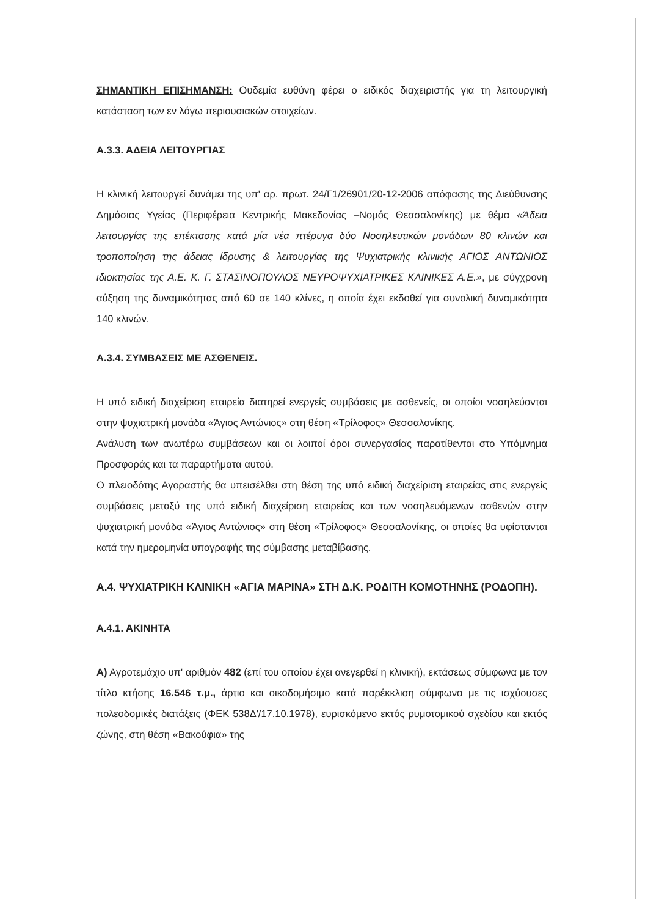ΣΗΜΑΝΤΙΚΗ ΕΠΙΣΗΜΑΝΣΗ: Ουδεμία ευθύνη φέρει ο ειδικός διαχειριστής για τη λειτουργική κατάσταση των εν λόγω περιουσιακών στοιχείων.
Α.3.3. ΑΔΕΙΑ ΛΕΙΤΟΥΡΓΙΑΣ
Η κλινική λειτουργεί δυνάμει της υπ' αρ. πρωτ. 24/Γ1/26901/20-12-2006 απόφασης της Διεύθυνσης Δημόσιας Υγείας (Περιφέρεια Κεντρικής Μακεδονίας –Νομός Θεσσαλονίκης) με θέμα «Άδεια λειτουργίας της επέκτασης κατά μία νέα πτέρυγα δύο Νοσηλευτικών μονάδων 80 κλινών και τροποποίηση της άδειας ίδρυσης & λειτουργίας της Ψυχιατρικής κλινικής ΑΓΙΟΣ ΑΝΤΩΝΙΟΣ ιδιοκτησίας της Α.Ε. Κ. Γ. ΣΤΑΣΙΝΟΠΟΥΛΟΣ ΝΕΥΡΟΨΥΧΙΑΤΡΙΚΕΣ ΚΛΙΝΙΚΕΣ Α.Ε.», με σύγχρονη αύξηση της δυναμικότητας από 60 σε 140 κλίνες, η οποία έχει εκδοθεί για συνολική δυναμικότητα 140 κλινών.
Α.3.4. ΣΥΜΒΑΣΕΙΣ ΜΕ ΑΣΘΕΝΕΙΣ.
Η υπό ειδική διαχείριση εταιρεία διατηρεί ενεργείς συμβάσεις με ασθενείς, οι οποίοι νοσηλεύονται στην ψυχιατρική μονάδα «Άγιος Αντώνιος» στη θέση «Τρίλοφος» Θεσσαλονίκης.
Ανάλυση των ανωτέρω συμβάσεων και οι λοιποί όροι συνεργασίας παρατίθενται στο Υπόμνημα Προσφοράς και τα παραρτήματα αυτού.
Ο πλειοδότης Αγοραστής θα υπεισέλθει στη θέση της υπό ειδική διαχείριση εταιρείας στις ενεργείς συμβάσεις μεταξύ της υπό ειδική διαχείριση εταιρείας και των νοσηλευόμενων ασθενών στην ψυχιατρική μονάδα «Άγιος Αντώνιος» στη θέση «Τρίλοφος» Θεσσαλονίκης, οι οποίες θα υφίστανται κατά την ημερομηνία υπογραφής της σύμβασης μεταβίβασης.
Α.4. ΨΥΧΙΑΤΡΙΚΗ ΚΛΙΝΙΚΗ «ΑΓΙΑ ΜΑΡΙΝΑ» ΣΤΗ Δ.Κ. ΡΟΔΙΤΗ ΚΟΜΟΤΗΝΗΣ (ΡΟΔΟΠΗ).
Α.4.1. ΑΚΙΝΗΤΑ
Α) Αγροτεμάχιο υπ' αριθμόν 482 (επί του οποίου έχει ανεγερθεί η κλινική), εκτάσεως σύμφωνα με τον τίτλο κτήσης 16.546 τ.μ., άρτιο και οικοδομήσιμο κατά παρέκκλιση σύμφωνα με τις ισχύουσες πολεοδομικές διατάξεις (ΦΕΚ 538Δ'/17.10.1978), ευρισκόμενο εκτός ρυμοτομικού σχεδίου και εκτός ζώνης, στη θέση «Βακούφια» της